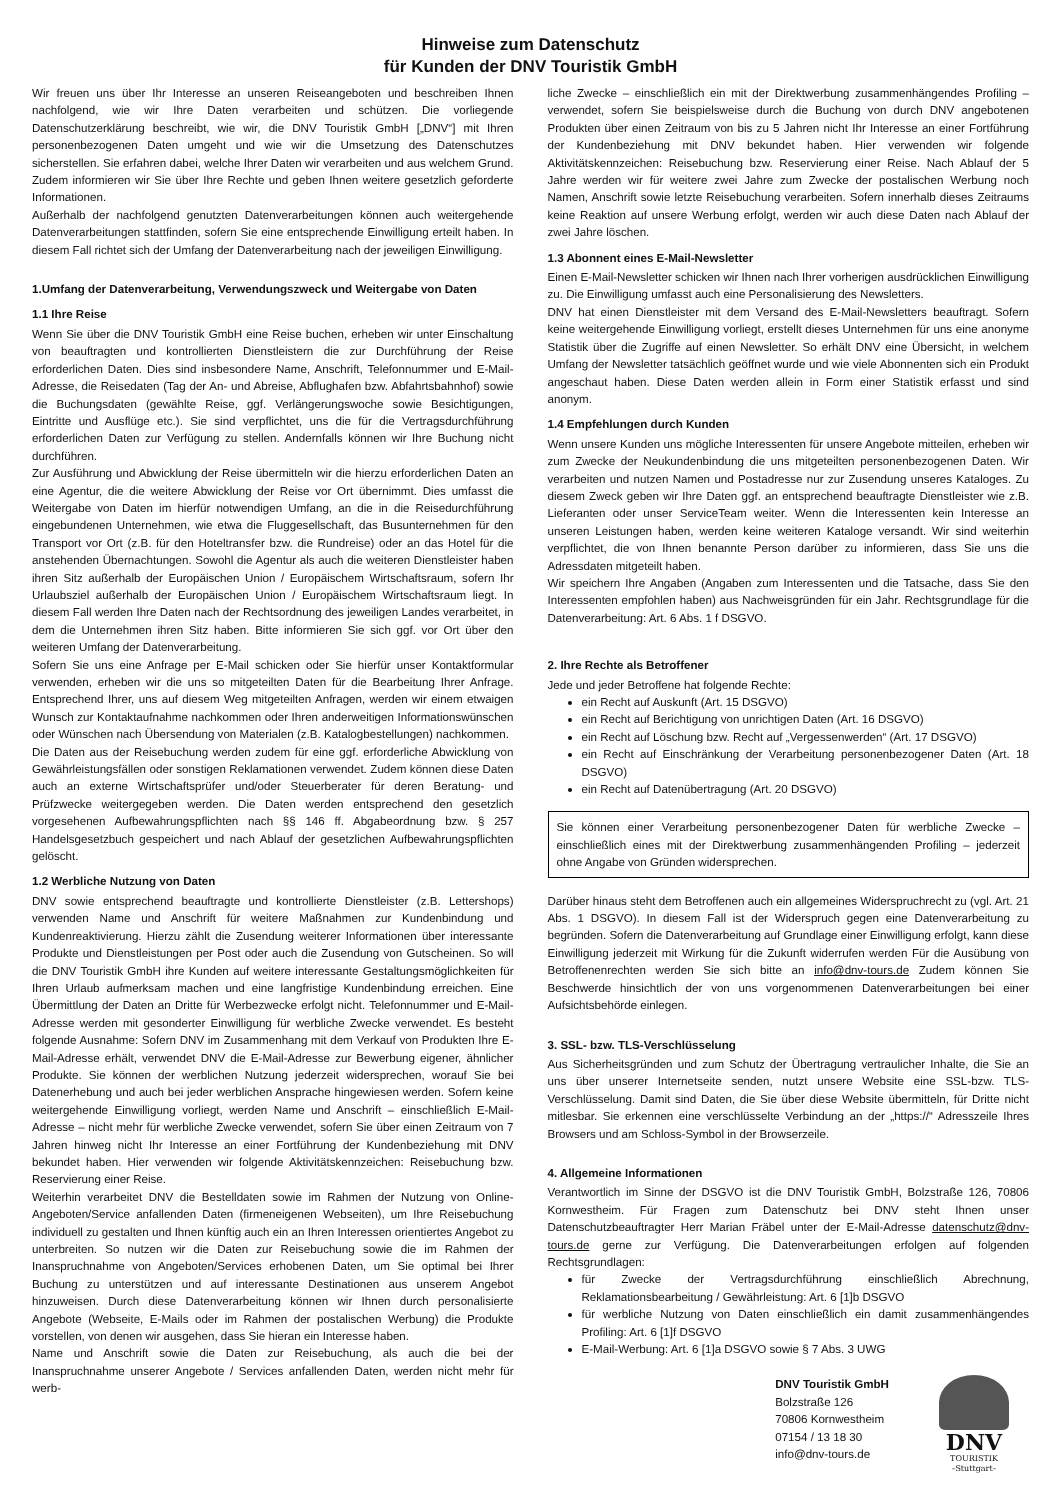Hinweise zum Datenschutz
für Kunden der DNV Touristik GmbH
Wir freuen uns über Ihr Interesse an unseren Reiseangeboten und beschreiben Ihnen nachfolgend, wie wir Ihre Daten verarbeiten und schützen. Die vorliegende Datenschutzerklärung beschreibt, wie wir, die DNV Touristik GmbH [„DNV“] mit Ihren personenbezogenen Daten umgeht und wie wir die Umsetzung des Datenschutzes sicherstellen. Sie erfahren dabei, welche Ihrer Daten wir verarbeiten und aus welchem Grund. Zudem informieren wir Sie über Ihre Rechte und geben Ihnen weitere gesetzlich geforderte Informationen.
Außerhalb der nachfolgend genutzten Datenverarbeitungen können auch weitergehende Datenverarbeitungen stattfinden, sofern Sie eine entsprechende Einwilligung erteilt haben. In diesem Fall richtet sich der Umfang der Datenverarbeitung nach der jeweiligen Einwilligung.
1.Umfang der Datenverarbeitung, Verwendungszweck und Weitergabe von Daten
1.1 Ihre Reise
Wenn Sie über die DNV Touristik GmbH eine Reise buchen, erheben wir unter Einschaltung von beauftragten und kontrollierten Dienstleistern die zur Durchführung der Reise erforderlichen Daten. Dies sind insbesondere Name, Anschrift, Telefonnummer und E-Mail-Adresse, die Reisedaten (Tag der An- und Abreise, Abflughafen bzw. Abfahrtsbahnhof) sowie die Buchungsdaten (gewählte Reise, ggf. Verlängerungswoche sowie Besichtigungen, Eintritte und Ausflüge etc.). Sie sind verpflichtet, uns die für die Vertragsdurchführung erforderlichen Daten zur Verfügung zu stellen. Andernfalls können wir Ihre Buchung nicht durchführen.
Zur Ausführung und Abwicklung der Reise übermitteln wir die hierzu erforderlichen Daten an eine Agentur, die die weitere Abwicklung der Reise vor Ort übernimmt. Dies umfasst die Weitergabe von Daten im hierfür notwendigen Umfang, an die in die Reisedurchführung eingebundenen Unternehmen, wie etwa die Fluggesellschaft, das Busunternehmen für den Transport vor Ort (z.B. für den Hoteltransfer bzw. die Rundreise) oder an das Hotel für die anstehenden Übernachtungen. Sowohl die Agentur als auch die weiteren Dienstleister haben ihren Sitz außerhalb der Europäischen Union / Europäischem Wirtschaftsraum, sofern Ihr Urlaubsziel außerhalb der Europäischen Union / Europäischem Wirtschaftsraum liegt. In diesem Fall werden Ihre Daten nach der Rechtsordnung des jeweiligen Landes verarbeitet, in dem die Unternehmen ihren Sitz haben. Bitte informieren Sie sich ggf. vor Ort über den weiteren Umfang der Datenverarbeitung.
Sofern Sie uns eine Anfrage per E-Mail schicken oder Sie hierfür unser Kontaktformular verwenden, erheben wir die uns so mitgeteilten Daten für die Bearbeitung Ihrer Anfrage. Entsprechend Ihrer, uns auf diesem Weg mitgeteilten Anfragen, werden wir einem etwaigen Wunsch zur Kontaktaufnahme nachkommen oder Ihren anderweitigen Informationswünschen oder Wünschen nach Übersendung von Materialen (z.B. Katalogbestellungen) nachkommen.
Die Daten aus der Reisebuchung werden zudem für eine ggf. erforderliche Abwicklung von Gewährleistungsfällen oder sonstigen Reklamationen verwendet. Zudem können diese Daten auch an externe Wirtschaftsprüfer und/oder Steuerberater für deren Beratung- und Prüfzwecke weitergegeben werden. Die Daten werden entsprechend den gesetzlich vorgesehenen Aufbewahrungspflichten nach §§ 146 ff. Abgabeordnung bzw. § 257 Handelsgesetzbuch gespeichert und nach Ablauf der gesetzlichen Aufbewahrungspflichten gelöscht.
1.2 Werbliche Nutzung von Daten
DNV sowie entsprechend beauftragte und kontrollierte Dienstleister (z.B. Lettershops) verwenden Name und Anschrift für weitere Maßnahmen zur Kundenbindung und Kundenreaktivierung. Hierzu zählt die Zusendung weiterer Informationen über interessante Produkte und Dienstleistungen per Post oder auch die Zusendung von Gutscheinen. So will die DNV Touristik GmbH ihre Kunden auf weitere interessante Gestaltungsmöglichkeiten für Ihren Urlaub aufmerksam machen und eine langfristige Kundenbindung erreichen. Eine Übermittlung der Daten an Dritte für Werbezwecke erfolgt nicht. Telefonnummer und E-Mail-Adresse werden mit gesonderter Einwilligung für werbliche Zwecke verwendet. Es besteht folgende Ausnahme: Sofern DNV im Zusammenhang mit dem Verkauf von Produkten Ihre E-Mail-Adresse erhält, verwendet DNV die E-Mail-Adresse zur Bewerbung eigener, ähnlicher Produkte. Sie können der werblichen Nutzung jederzeit widersprechen, worauf Sie bei Datenerhebung und auch bei jeder werblichen Ansprache hingewiesen werden. Sofern keine weitergehende Einwilligung vorliegt, werden Name und Anschrift – einschließlich E-Mail-Adresse – nicht mehr für werbliche Zwecke verwendet, sofern Sie über einen Zeitraum von 7 Jahren hinweg nicht Ihr Interesse an einer Fortführung der Kundenbeziehung mit DNV bekundet haben. Hier verwenden wir folgende Aktivitätskennzeichen: Reisebuchung bzw. Reservierung einer Reise.
Weiterhin verarbeitet DNV die Bestelldaten sowie im Rahmen der Nutzung von Online-Angeboten/Service anfallenden Daten (firmeneigenen Webseiten), um Ihre Reisebuchung individuell zu gestalten und Ihnen künftig auch ein an Ihren Interessen orientiertes Angebot zu unterbreiten. So nutzen wir die Daten zur Reisebuchung sowie die im Rahmen der Inanspruchnahme von Angeboten/Services erhobenen Daten, um Sie optimal bei Ihrer Buchung zu unterstützen und auf interessante Destinationen aus unserem Angebot hinzuweisen. Durch diese Datenverarbeitung können wir Ihnen durch personalisierte Angebote (Webseite, E-Mails oder im Rahmen der postalischen Werbung) die Produkte vorstellen, von denen wir ausgehen, dass Sie hieran ein Interesse haben.
Name und Anschrift sowie die Daten zur Reisebuchung, als auch die bei der Inanspruchnahme unserer Angebote / Services anfallenden Daten, werden nicht mehr für werb-
liche Zwecke – einschließlich ein mit der Direktwerbung zusammenhängendes Profiling – verwendet, sofern Sie beispielsweise durch die Buchung von durch DNV angebotenen Produkten über einen Zeitraum von bis zu 5 Jahren nicht Ihr Interesse an einer Fortführung der Kundenbeziehung mit DNV bekundet haben. Hier verwenden wir folgende Aktivitätskennzeichen: Reisebuchung bzw. Reservierung einer Reise. Nach Ablauf der 5 Jahre werden wir für weitere zwei Jahre zum Zwecke der postalischen Werbung noch Namen, Anschrift sowie letzte Reisebuchung verarbeiten. Sofern innerhalb dieses Zeitraums keine Reaktion auf unsere Werbung erfolgt, werden wir auch diese Daten nach Ablauf der zwei Jahre löschen.
1.3 Abonnent eines E-Mail-Newsletter
Einen E-Mail-Newsletter schicken wir Ihnen nach Ihrer vorherigen ausdrücklichen Einwilligung zu. Die Einwilligung umfasst auch eine Personalisierung des Newsletters.
DNV hat einen Dienstleister mit dem Versand des E-Mail-Newsletters beauftragt. Sofern keine weitergehende Einwilligung vorliegt, erstellt dieses Unternehmen für uns eine anonyme Statistik über die Zugriffe auf einen Newsletter. So erhält DNV eine Übersicht, in welchem Umfang der Newsletter tatsächlich geöffnet wurde und wie viele Abonnenten sich ein Produkt angeschaut haben. Diese Daten werden allein in Form einer Statistik erfasst und sind anonym.
1.4 Empfehlungen durch Kunden
Wenn unsere Kunden uns mögliche Interessenten für unsere Angebote mitteilen, erheben wir zum Zwecke der Neukundenbindung die uns mitgeteilten personenbezogenen Daten. Wir verarbeiten und nutzen Namen und Postadresse nur zur Zusendung unseres Kataloges. Zu diesem Zweck geben wir Ihre Daten ggf. an entsprechend beauftragte Dienstleister wie z.B. Lieferanten oder unser ServiceTeam weiter. Wenn die Interessenten kein Interesse an unseren Leistungen haben, werden keine weiteren Kataloge versandt. Wir sind weiterhin verpflichtet, die von Ihnen benannte Person darüber zu informieren, dass Sie uns die Adressdaten mitgeteilt haben.
Wir speichern Ihre Angaben (Angaben zum Interessenten und die Tatsache, dass Sie den Interessenten empfohlen haben) aus Nachweisgründen für ein Jahr. Rechtsgrundlage für die Datenverarbeitung: Art. 6 Abs. 1 f DSGVO.
2. Ihre Rechte als Betroffener
Jede und jeder Betroffene hat folgende Rechte:
ein Recht auf Auskunft (Art. 15 DSGVO)
ein Recht auf Berichtigung von unrichtigen Daten (Art. 16 DSGVO)
ein Recht auf Löschung bzw. Recht auf „Vergessenwerden“ (Art. 17 DSGVO)
ein Recht auf Einschränkung der Verarbeitung personenbezogener Daten (Art. 18 DSGVO)
ein Recht auf Datenübertragung (Art. 20 DSGVO)
Sie können einer Verarbeitung personenbezogener Daten für werbliche Zwecke – einschließlich eines mit der Direktwerbung zusammenhängenden Profiling – jederzeit ohne Angabe von Gründen widersprechen.
Darüber hinaus steht dem Betroffenen auch ein allgemeines Widerspruchrecht zu (vgl. Art. 21 Abs. 1 DSGVO). In diesem Fall ist der Widerspruch gegen eine Datenverarbeitung zu begründen. Sofern die Datenverarbeitung auf Grundlage einer Einwilligung erfolgt, kann diese Einwilligung jederzeit mit Wirkung für die Zukunft widerrufen werden Für die Ausübung von Betroffenenrechten werden Sie sich bitte an info@dnv-tours.de Zudem können Sie Beschwerde hinsichtlich der von uns vorgenommenen Datenverarbeitungen bei einer Aufsichtsbehörde einlegen.
3. SSL- bzw. TLS-Verschlüsselung
Aus Sicherheitsgründen und zum Schutz der Übertragung vertraulicher Inhalte, die Sie an uns über unserer Internetseite senden, nutzt unsere Website eine SSL-bzw. TLS-Verschlüsselung. Damit sind Daten, die Sie über diese Website übermitteln, für Dritte nicht mitlesbar. Sie erkennen eine verschlüsselte Verbindung an der „https://“ Adresszeile Ihres Browsers und am Schloss-Symbol in der Browserzeile.
4. Allgemeine Informationen
Verantwortlich im Sinne der DSGVO ist die DNV Touristik GmbH, Bolzstraße 126, 70806 Kornwestheim. Für Fragen zum Datenschutz bei DNV steht Ihnen unser Datenschutzbeauftragter Herr Marian Fräbel unter der E-Mail-Adresse datenschutz@dnv-tours.de gerne zur Verfügung. Die Datenverarbeitungen erfolgen auf folgenden Rechtsgrundlagen:
für Zwecke der Vertragsdurchführung einschließlich Abrechnung, Reklamationsbearbeitung / Gewährleistung: Art. 6 [1]b DSGVO
für werbliche Nutzung von Daten einschließlich ein damit zusammenhängendes Profiling: Art. 6 [1]f DSGVO
E-Mail-Werbung: Art. 6 [1]a DSGVO sowie § 7 Abs. 3 UWG
DNV Touristik GmbH
Bolzstraße 126
70806 Kornwestheim
07154 / 13 18 30
info@dnv-tours.de
DNV
TOURISTIK
–Stuttgart–